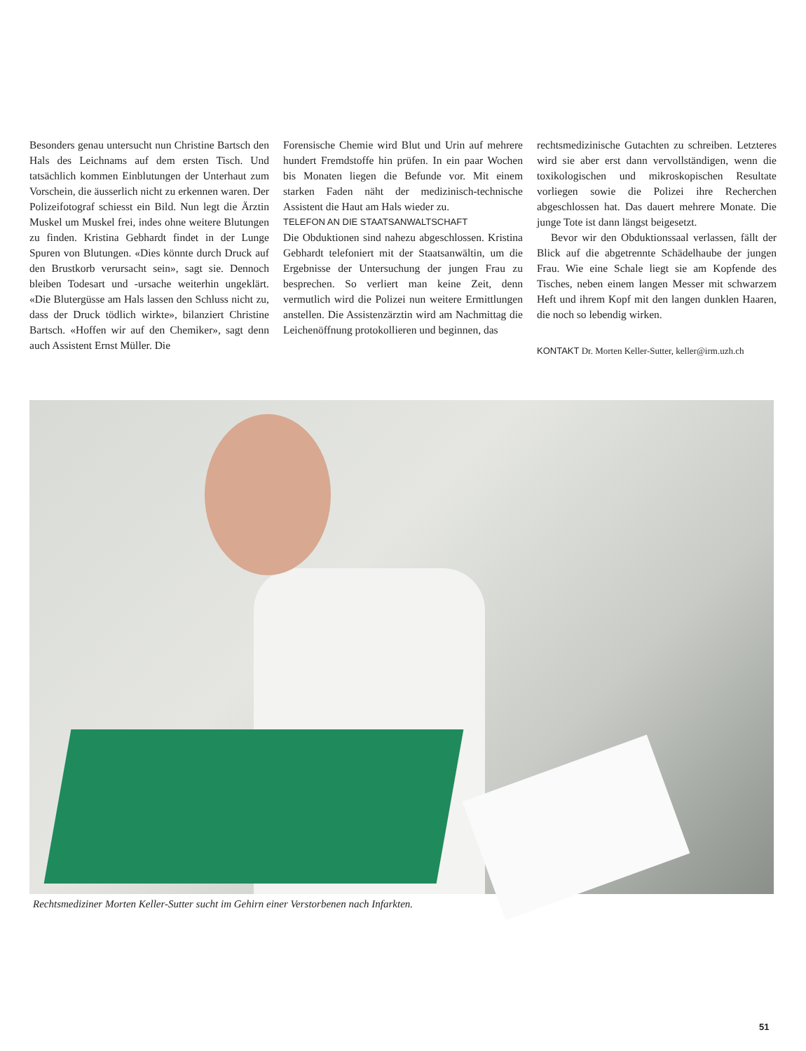Besonders genau untersucht nun Christine Bartsch den Hals des Leichnams auf dem ersten Tisch. Und tatsächlich kommen Einblutungen der Unterhaut zum Vorschein, die äusserlich nicht zu erkennen waren. Der Polizeifotograf schiesst ein Bild. Nun legt die Ärztin Muskel um Muskel frei, indes ohne weitere Blutungen zu finden. Kristina Gebhardt findet in der Lunge Spuren von Blutungen. «Dies könnte durch Druck auf den Brustkorb verursacht sein», sagt sie. Dennoch bleiben Todesart und -ursache weiterhin ungeklärt. «Die Blutergüsse am Hals lassen den Schluss nicht zu, dass der Druck tödlich wirkte», bilanziert Christine Bartsch. «Hoffen wir auf den Chemiker», sagt denn auch Assistent Ernst Müller. Die
Forensische Chemie wird Blut und Urin auf mehrere hundert Fremdstoffe hin prüfen. In ein paar Wochen bis Monaten liegen die Befunde vor. Mit einem starken Faden näht der medizinisch-technische Assistent die Haut am Hals wieder zu.
TELEFON AN DIE STAATSANWALTSCHAFT
Die Obduktionen sind nahezu abgeschlossen. Kristina Gebhardt telefoniert mit der Staatsanwältin, um die Ergebnisse der Untersuchung der jungen Frau zu besprechen. So verliert man keine Zeit, denn vermutlich wird die Polizei nun weitere Ermittlungen anstellen. Die Assistenzärztin wird am Nachmittag die Leichenöffnung protokollieren und beginnen, das
rechtsmedizinische Gutachten zu schreiben. Letzteres wird sie aber erst dann vervollständigen, wenn die toxikologischen und mikroskopischen Resultate vorliegen sowie die Polizei ihre Recherchen abgeschlossen hat. Das dauert mehrere Monate. Die junge Tote ist dann längst beigesetzt.
Bevor wir den Obduktionssaal verlassen, fällt der Blick auf die abgetrennte Schädelhaube der jungen Frau. Wie eine Schale liegt sie am Kopfende des Tisches, neben einem langen Messer mit schwarzem Heft und ihrem Kopf mit den langen dunklen Haaren, die noch so lebendig wirken.
KONTAKT Dr. Morten Keller-Sutter, keller@irm.uzh.ch
Rechtsmediziner Morten Keller-Sutter sucht im Gehirn einer Verstorbenen nach Infarkten.
51